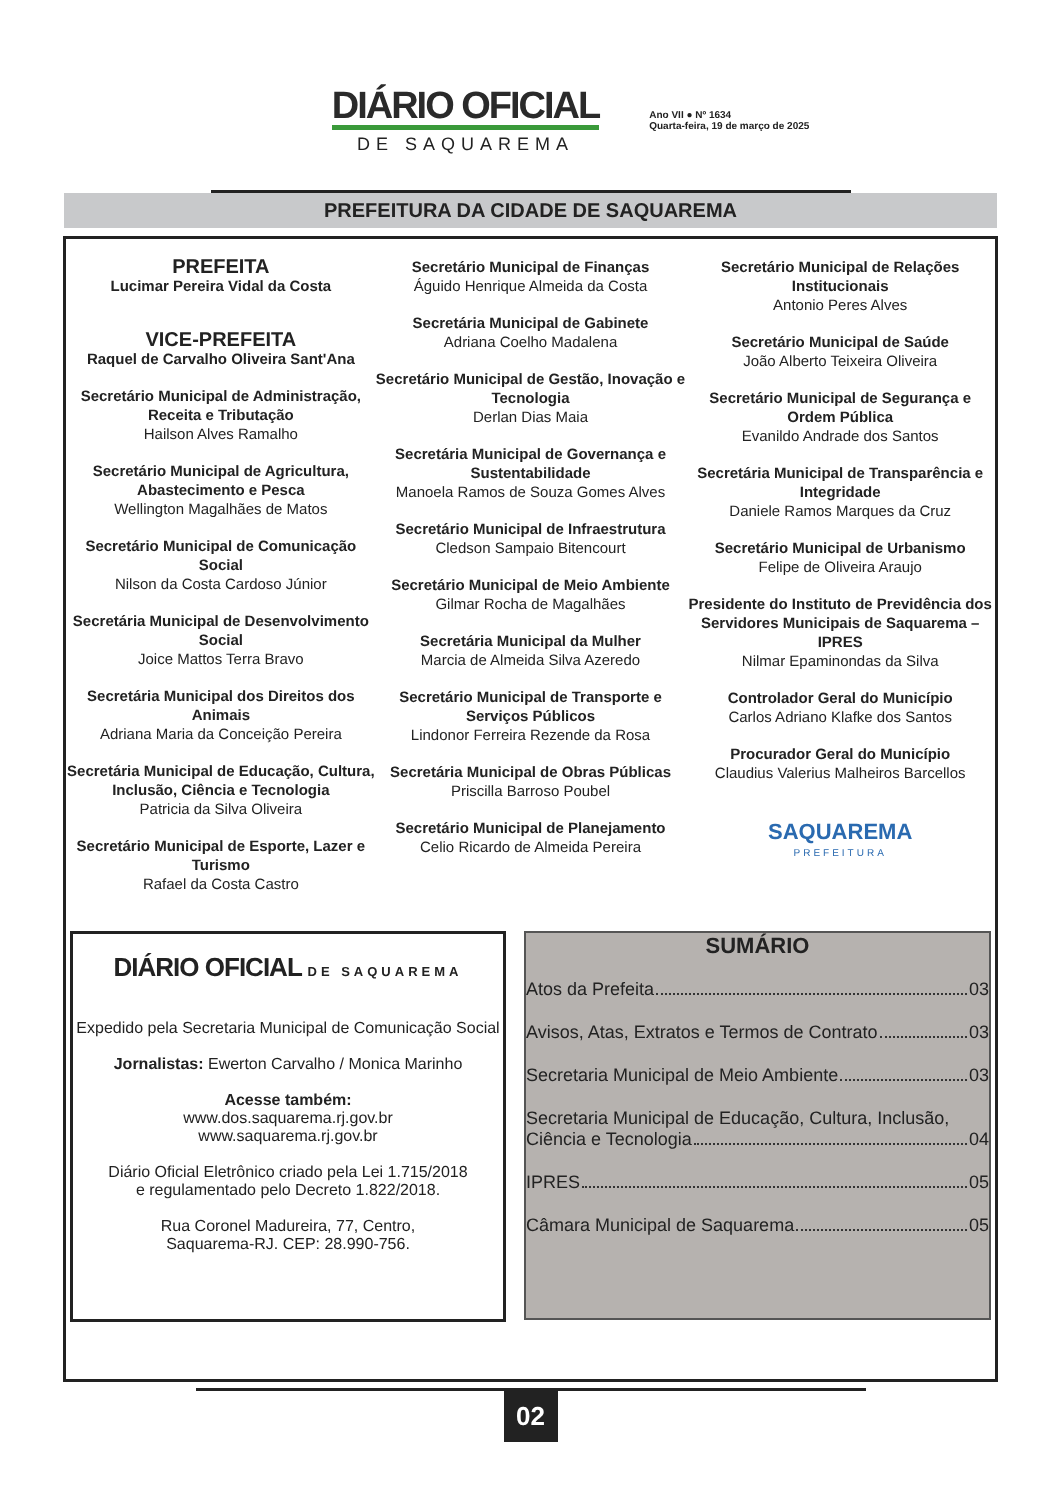DIÁRIO OFICIAL
DE SAQUAREMA
Ano VII ● Nº 1634
Quarta-feira, 19 de março de 2025
PREFEITURA DA CIDADE DE SAQUAREMA
PREFEITA
Lucimar Pereira Vidal da Costa
VICE-PREFEITA
Raquel de Carvalho Oliveira Sant'Ana
Secretário Municipal de Administração, Receita e Tributação
Hailson Alves Ramalho
Secretário Municipal de Agricultura, Abastecimento e Pesca
Wellington Magalhães de Matos
Secretário Municipal de Comunicação Social
Nilson da Costa Cardoso Júnior
Secretária Municipal de Desenvolvimento Social
Joice Mattos Terra Bravo
Secretária Municipal dos Direitos dos Animais
Adriana Maria da Conceição Pereira
Secretária Municipal de Educação, Cultura, Inclusão, Ciência e Tecnologia
Patricia da Silva Oliveira
Secretário Municipal de Esporte, Lazer e Turismo
Rafael da Costa Castro
Secretário Municipal de Finanças
Águido Henrique Almeida da Costa
Secretária Municipal de Gabinete
Adriana Coelho Madalena
Secretário Municipal de Gestão, Inovação e Tecnologia
Derlan Dias Maia
Secretária Municipal de Governança e Sustentabilidade
Manoela Ramos de Souza Gomes Alves
Secretário Municipal de Infraestrutura
Cledson Sampaio Bitencourt
Secretário Municipal de Meio Ambiente
Gilmar Rocha de Magalhães
Secretária Municipal da Mulher
Marcia de Almeida Silva Azeredo
Secretário Municipal de Transporte e Serviços Públicos
Lindonor Ferreira Rezende da Rosa
Secretária Municipal de Obras Públicas
Priscilla Barroso Poubel
Secretário Municipal de Planejamento
Celio Ricardo de Almeida Pereira
Secretário Municipal de Relações Institucionais
Antonio Peres Alves
Secretário Municipal de Saúde
João Alberto Teixeira Oliveira
Secretário Municipal de Segurança e Ordem Pública
Evanildo Andrade dos Santos
Secretária Municipal de Transparência e Integridade
Daniele Ramos Marques da Cruz
Secretário Municipal de Urbanismo
Felipe de Oliveira Araujo
Presidente do Instituto de Previdência dos Servidores Municipais de Saquarema – IPRES
Nilmar Epaminondas da Silva
Controlador Geral do Município
Carlos Adriano Klafke dos Santos
Procurador Geral do Município
Claudius Valerius Malheiros Barcellos
SAQUAREMA
PREFEITURA
DIÁRIO OFICIAL DE SAQUAREMA
Expedido pela Secretaria Municipal de Comunicação Social
Jornalistas: Ewerton Carvalho / Monica Marinho
Acesse também:
www.dos.saquarema.rj.gov.br
www.saquarema.rj.gov.br
Diário Oficial Eletrônico criado pela Lei 1.715/2018
e regulamentado pelo Decreto 1.822/2018.
Rua Coronel Madureira, 77, Centro,
Saquarema-RJ. CEP: 28.990-756.
SUMÁRIO
Atos da Prefeita 03
Avisos, Atas, Extratos e Termos de Contrato 03
Secretaria Municipal de Meio Ambiente 03
Secretaria Municipal de Educação, Cultura, Inclusão,
Ciência e Tecnologia 04
IPRES 05
Câmara Municipal de Saquarema 05
02